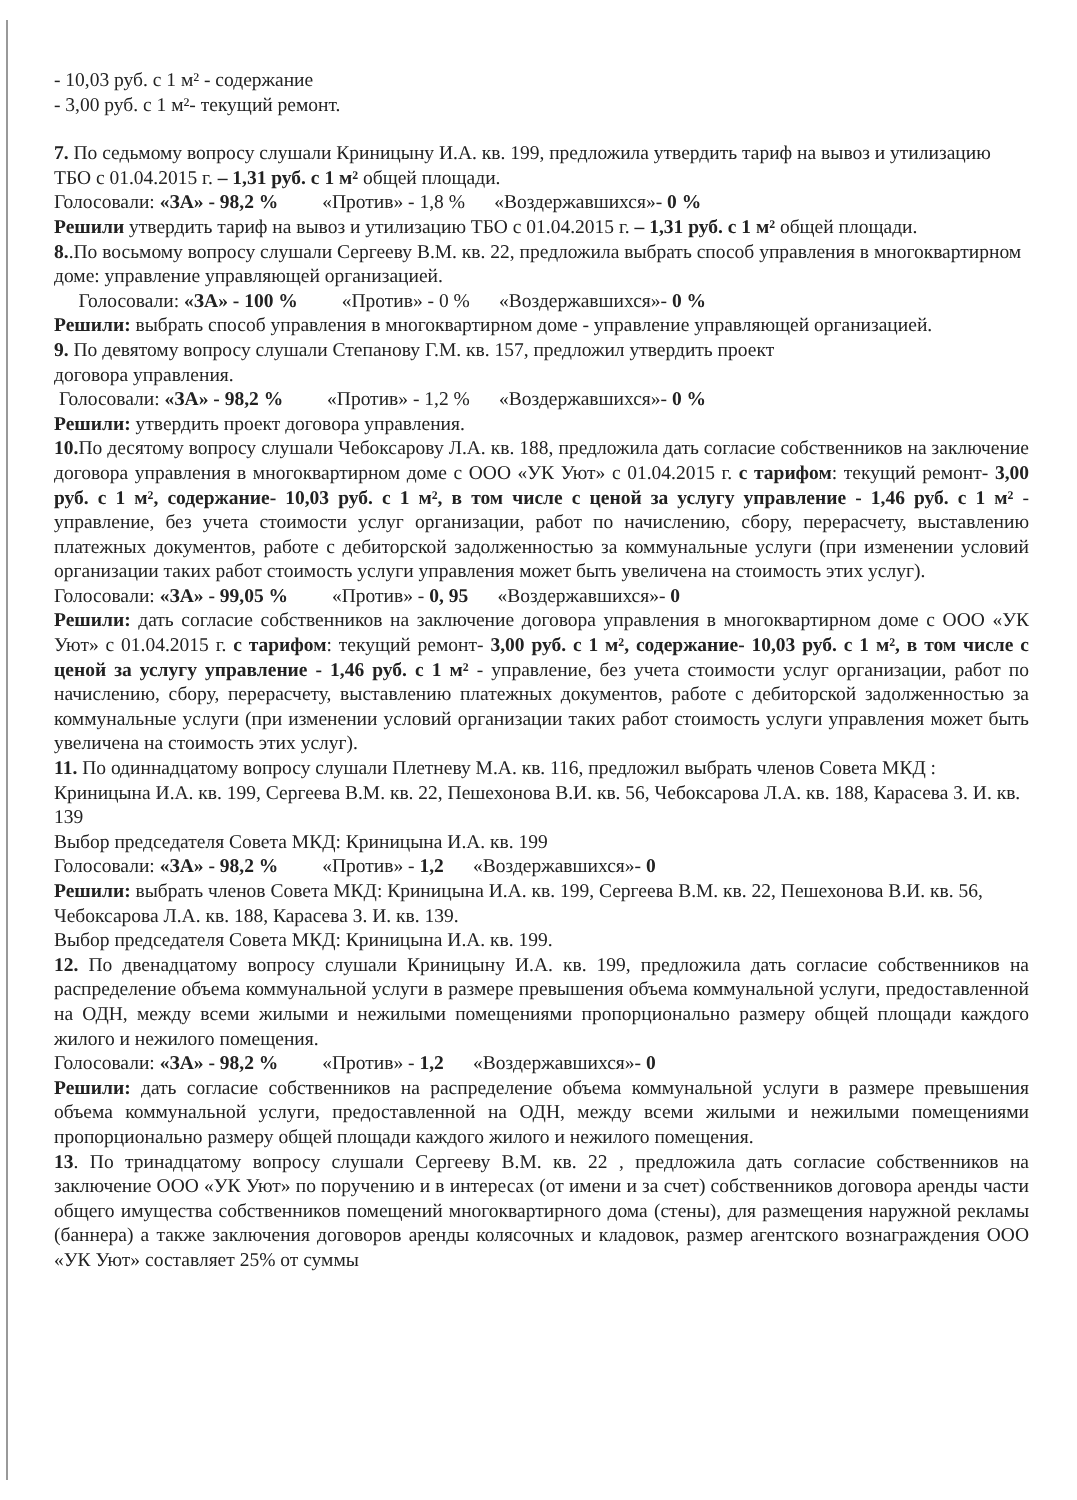- 10,03 руб. с 1 м² - содержание
- 3,00 руб. с 1 м²- текущий ремонт.
7. По седьмому вопросу слушали Криницыну И.А. кв. 199, предложила утвердить тариф на вывоз и утилизацию ТБО с 01.04.2015 г. – 1,31 руб. с 1 м² общей площади.
Голосовали: «ЗА» - 98,2 % «Против» - 1,8 % «Воздержавшихся»- 0 %
Решили утвердить тариф на вывоз и утилизацию ТБО с 01.04.2015 г. – 1,31 руб. с 1 м² общей площади.
8..По восьмому вопросу слушали Сергееву В.М. кв. 22, предложила выбрать способ управления в многоквартирном доме: управление управляющей организацией.
Голосовали: «ЗА» - 100 % «Против» - 0 % «Воздержавшихся»- 0 %
Решили: выбрать способ управления в многоквартирном доме - управление управляющей организацией.
9. По девятому вопросу слушали Степанову Г.М. кв. 157, предложил утвердить проект
договора управления.
Голосовали: «ЗА» - 98,2 % «Против» - 1,2 % «Воздержавшихся»- 0 %
Решили: утвердить проект договора управления.
10. По десятому вопросу слушали Чебоксарову Л.А. кв. 188, предложила дать согласие собственников на заключение договора управления в многоквартирном доме с ООО «УК Уют» с 01.04.2015 г. с тарифом: текущий ремонт- 3,00 руб. с 1 м², содержание- 10,03 руб. с 1 м², в том числе с ценой за услугу управление - 1,46 руб. с 1 м² - управление, без учета стоимости услуг организации, работ по начислению, сбору, перерасчету, выставлению платежных документов, работе с дебиторской задолженностью за коммунальные услуги (при изменении условий организации таких работ стоимость услуги управления может быть увеличена на стоимость этих услуг).
Голосовали: «ЗА» - 99,05 % «Против» - 0, 95 «Воздержавшихся»- 0
Решили: дать согласие собственников на заключение договора управления в многоквартирном доме с ООО «УК Уют» с 01.04.2015 г. с тарифом: текущий ремонт- 3,00 руб. с 1 м², содержание- 10,03 руб. с 1 м², в том числе с ценой за услугу управление - 1,46 руб. с 1 м² - управление, без учета стоимости услуг организации, работ по начислению, сбору, перерасчету, выставлению платежных документов, работе с дебиторской задолженностью за коммунальные услуги (при изменении условий организации таких работ стоимость услуги управления может быть увеличена на стоимость этих услуг).
11. По одиннадцатому вопросу слушали Плетневу М.А. кв. 116, предложил выбрать членов Совета МКД : Криницына И.А. кв. 199, Сергеева В.М. кв. 22, Пешехонова В.И. кв. 56, Чебоксарова Л.А. кв. 188, Карасева З. И. кв. 139
Выбор председателя Совета МКД: Криницына И.А. кв. 199
Голосовали: «ЗА» - 98,2 % «Против» - 1,2 «Воздержавшихся»- 0
Решили: выбрать членов Совета МКД: Криницына И.А. кв. 199, Сергеева В.М. кв. 22, Пешехонова В.И. кв. 56, Чебоксарова Л.А. кв. 188, Карасева З. И. кв. 139.
Выбор председателя Совета МКД: Криницына И.А. кв. 199.
12. По двенадцатому вопросу слушали Криницыну И.А. кв. 199, предложила дать согласие собственников на распределение объема коммунальной услуги в размере превышения объема коммунальной услуги, предоставленной на ОДН, между всеми жилыми и нежилыми помещениями пропорционально размеру общей площади каждого жилого и нежилого помещения.
Голосовали: «ЗА» - 98,2 % «Против» - 1,2 «Воздержавшихся»- 0
Решили: дать согласие собственников на распределение объема коммунальной услуги в размере превышения объема коммунальной услуги, предоставленной на ОДН, между всеми жилыми и нежилыми помещениями пропорционально размеру общей площади каждого жилого и нежилого помещения.
13. По тринадцатому вопросу слушали Сергееву В.М. кв. 22 , предложила дать согласие собственников на заключение ООО «УК Уют» по поручению и в интересах (от имени и за счет) собственников договора аренды части общего имущества собственников помещений многоквартирного дома (стены), для размещения наружной рекламы (баннера) а также заключения договоров аренды колясочных и кладовок, размер агентского вознаграждения ООО «УК Уют» составляет 25% от суммы